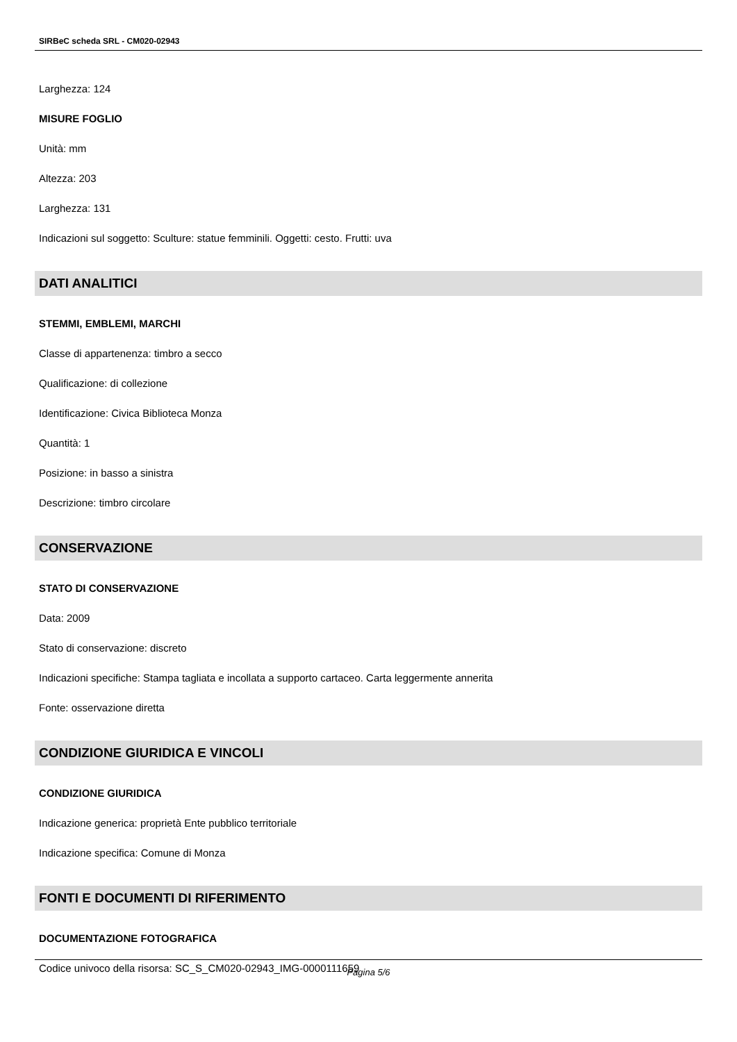SIRBeC scheda SRL - CM020-02943
Larghezza: 124
MISURE FOGLIO
Unità: mm
Altezza: 203
Larghezza: 131
Indicazioni sul soggetto: Sculture: statue femminili. Oggetti: cesto. Frutti: uva
DATI ANALITICI
STEMMI, EMBLEMI, MARCHI
Classe di appartenenza: timbro a secco
Qualificazione: di collezione
Identificazione: Civica Biblioteca Monza
Quantità: 1
Posizione: in basso a sinistra
Descrizione: timbro circolare
CONSERVAZIONE
STATO DI CONSERVAZIONE
Data: 2009
Stato di conservazione: discreto
Indicazioni specifiche: Stampa tagliata e incollata a supporto cartaceo. Carta leggermente annerita
Fonte: osservazione diretta
CONDIZIONE GIURIDICA E VINCOLI
CONDIZIONE GIURIDICA
Indicazione generica: proprietà Ente pubblico territoriale
Indicazione specifica: Comune di Monza
FONTI E DOCUMENTI DI RIFERIMENTO
DOCUMENTAZIONE FOTOGRAFICA
Codice univoco della risorsa: SC_S_CM020-02943_IMG-0000111659
Pagina 5/6